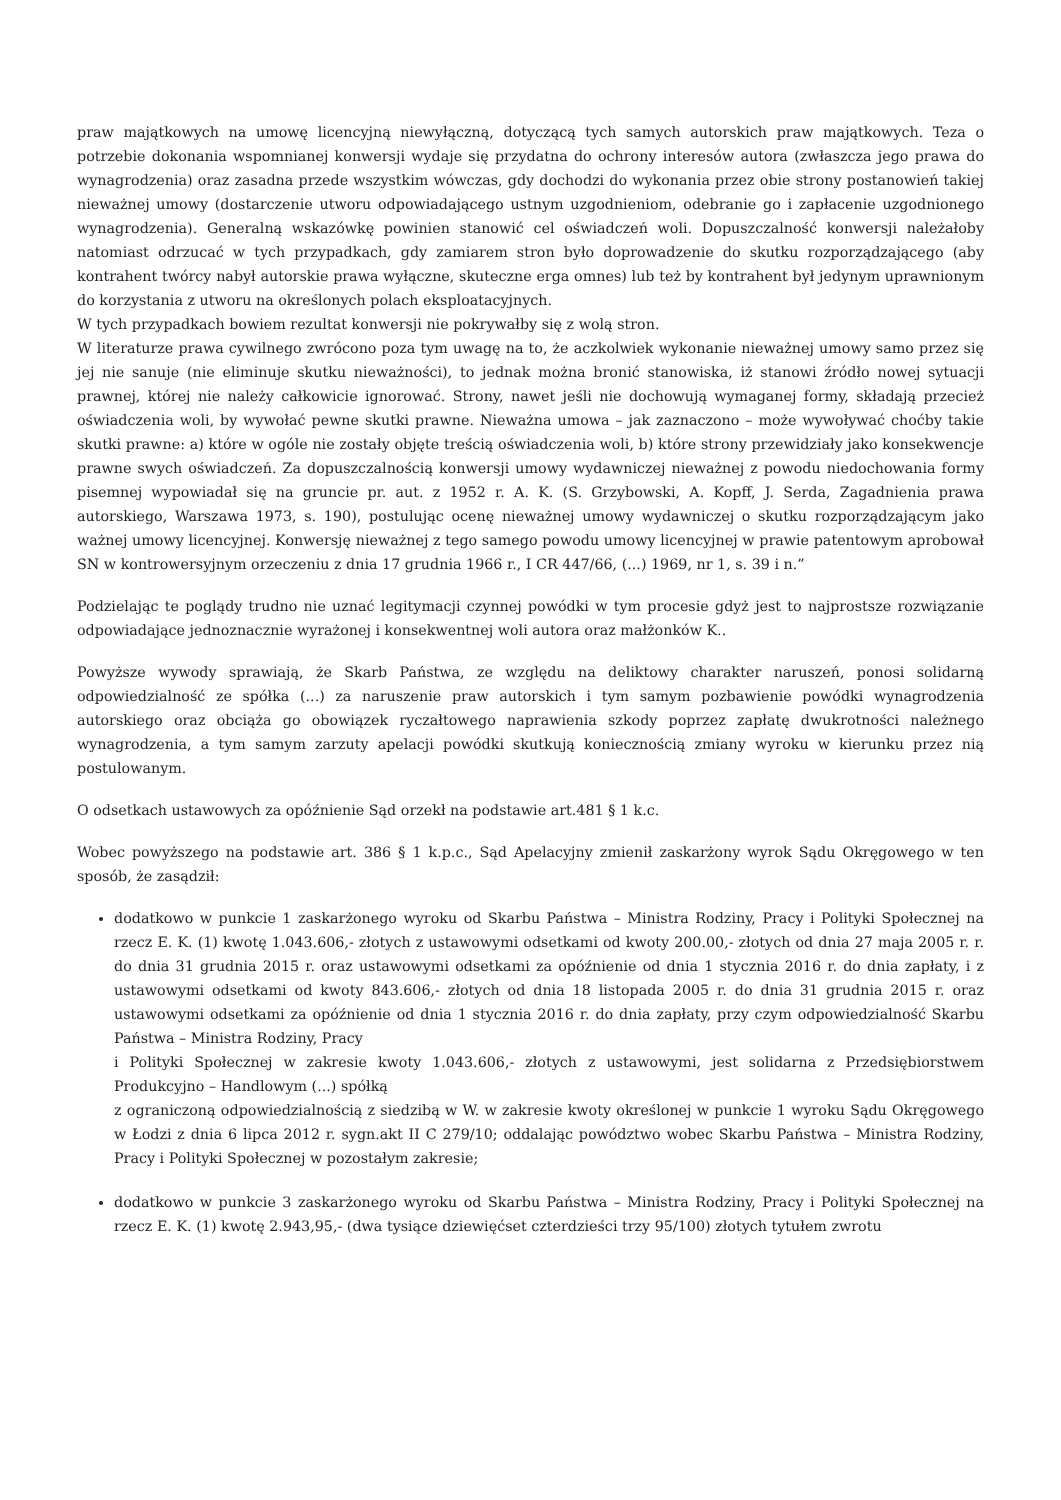praw majątkowych na umowę licencyjną niewyłączną, dotyczącą tych samych autorskich praw majątkowych. Teza o potrzebie dokonania wspomnianej konwersji wydaje się przydatna do ochrony interesów autora (zwłaszcza jego prawa do wynagrodzenia) oraz zasadna przede wszystkim wówczas, gdy dochodzi do wykonania przez obie strony postanowień takiej nieważnej umowy (dostarczenie utworu odpowiadającego ustnym uzgodnieniom, odebranie go i zapłacenie uzgodnionego wynagrodzenia). Generalną wskazówkę powinien stanowić cel oświadczeń woli. Dopuszczalność konwersji należałoby natomiast odrzucać w tych przypadkach, gdy zamiarem stron było doprowadzenie do skutku rozporządzającego (aby kontrahent twórcy nabył autorskie prawa wyłączne, skuteczne erga omnes) lub też by kontrahent był jedynym uprawnionym do korzystania z utworu na określonych polach eksploatacyjnych.
W tych przypadkach bowiem rezultat konwersji nie pokrywałby się z wolą stron.
W literaturze prawa cywilnego zwrócono poza tym uwagę na to, że aczkolwiek wykonanie nieważnej umowy samo przez się jej nie sanuje (nie eliminuje skutku nieważności), to jednak można bronić stanowiska, iż stanowi źródło nowej sytuacji prawnej, której nie należy całkowicie ignorować. Strony, nawet jeśli nie dochowują wymaganej formy, składają przecież oświadczenia woli, by wywołać pewne skutki prawne. Nieważna umowa – jak zaznaczono – może wywoływać choćby takie skutki prawne: a) które w ogóle nie zostały objęte treścią oświadczenia woli, b) które strony przewidziały jako konsekwencje prawne swych oświadczeń. Za dopuszczalnością konwersji umowy wydawniczej nieważnej z powodu niedochowania formy pisemnej wypowiadał się na gruncie pr. aut. z 1952 r. A. K. (S. Grzybowski, A. Kopff, J. Serda, Zagadnienia prawa autorskiego, Warszawa 1973, s. 190), postulując ocenę nieważnej umowy wydawniczej o skutku rozporządzającym jako ważnej umowy licencyjnej. Konwersję nieważnej z tego samego powodu umowy licencyjnej w prawie patentowym aprobował SN w kontrowersyjnym orzeczeniu z dnia 17 grudnia 1966 r., I CR 447/66, (...) 1969, nr 1, s. 39 i n.”
Podzielając te poglądy trudno nie uznać legitymacji czynnej powódki w tym procesie gdyż jest to najprostsze rozwiązanie odpowiadające jednoznacznie wyrażonej i konsekwentnej woli autora oraz małżonków K..
Powyższe wywody sprawiają, że Skarb Państwa, ze względu na deliktowy charakter naruszeń, ponosi solidarną odpowiedzialność ze spółka (...) za naruszenie praw autorskich i tym samym pozbawienie powódki wynagrodzenia autorskiego oraz obciąża go obowiązek ryczałtowego naprawienia szkody poprzez zapłatę dwukrotności należnego wynagrodzenia, a tym samym zarzuty apelacji powódki skutkują koniecznością zmiany wyroku w kierunku przez nią postulowanym.
O odsetkach ustawowych za opóźnienie Sąd orzekł na podstawie art.481 § 1 k.c.
Wobec powyższego na podstawie art. 386 § 1 k.p.c., Sąd Apelacyjny zmienił zaskarżony wyrok Sądu Okręgowego w ten sposób, że zasądził:
dodatkowo w punkcie 1 zaskarżonego wyroku od Skarbu Państwa – Ministra Rodziny, Pracy i Polityki Społecznej na rzecz E. K. (1) kwotę 1.043.606,- złotych z ustawowymi odsetkami od kwoty 200.00,- złotych od dnia 27 maja 2005 r. r. do dnia 31 grudnia 2015 r. oraz ustawowymi odsetkami za opóźnienie od dnia 1 stycznia 2016 r. do dnia zapłaty, i z ustawowymi odsetkami od kwoty 843.606,- złotych od dnia 18 listopada 2005 r. do dnia 31 grudnia 2015 r. oraz ustawowymi odsetkami za opóźnienie od dnia 1 stycznia 2016 r. do dnia zapłaty, przy czym odpowiedzialność Skarbu Państwa – Ministra Rodziny, Pracy
i Polityki Społecznej w zakresie kwoty 1.043.606,- złotych z ustawowymi, jest solidarna z Przedsiębiorstwem Produkcyjno – Handlowym (...) spółką
z ograniczoną odpowiedzialnością z siedzibą w W. w zakresie kwoty określonej w punkcie 1 wyroku Sądu Okręgowego w Łodzi z dnia 6 lipca 2012 r. sygn.akt II C 279/10; oddalając powództwo wobec Skarbu Państwa – Ministra Rodziny, Pracy i Polityki Społecznej w pozostałym zakresie;
dodatkowo w punkcie 3 zaskarżonego wyroku od Skarbu Państwa – Ministra Rodziny, Pracy i Polityki Społecznej na rzecz E. K. (1) kwotę 2.943,95,- (dwa tysiące dziewięćset czterdzieści trzy 95/100) złotych tytułem zwrotu